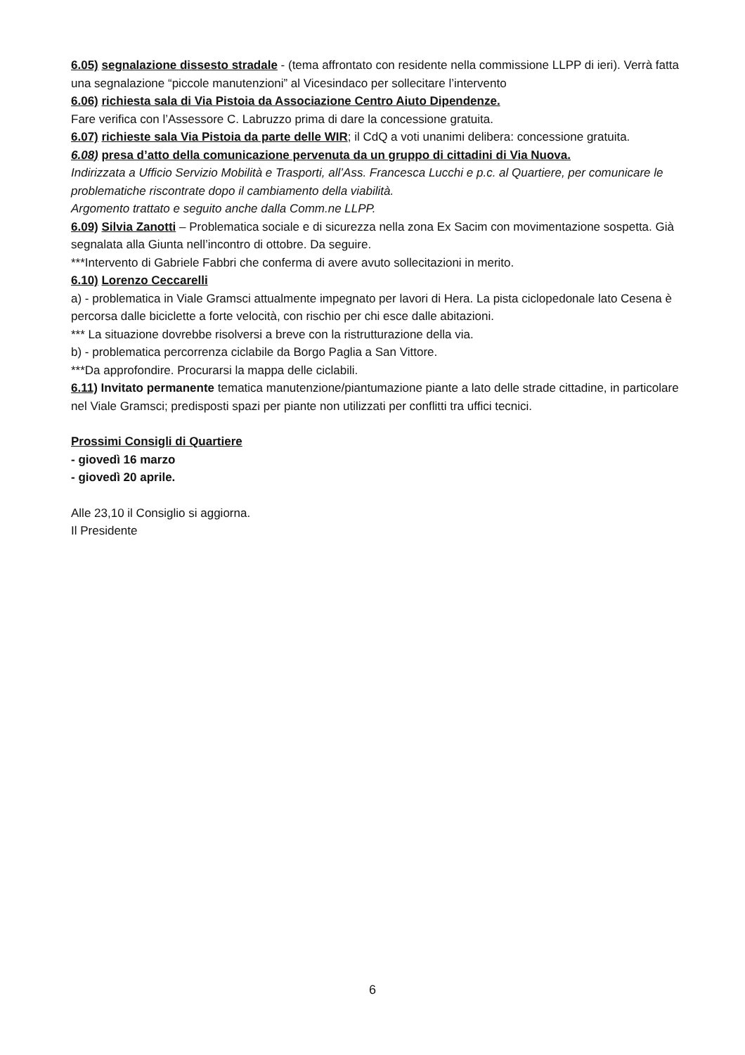6.05) segnalazione dissesto stradale - (tema affrontato con residente nella commissione LLPP di ieri). Verrà fatta una segnalazione “piccole manutenzioni” al Vicesindaco per sollecitare l’intervento
6.06) richiesta sala di Via Pistoia da Associazione Centro Aiuto Dipendenze.
Fare verifica con l’Assessore C. Labruzzo prima di dare la concessione gratuita.
6.07) richieste sala Via Pistoia da parte delle WIR; il CdQ a voti unanimi delibera: concessione gratuita.
6.08) presa d’atto della comunicazione pervenuta da un gruppo di cittadini di Via Nuova.
Indirizzata a Ufficio Servizio Mobilità e Trasporti, all’Ass. Francesca Lucchi e p.c. al Quartiere, per comunicare le problematiche riscontrate dopo il cambiamento della viabilità.
Argomento trattato e seguito anche dalla Comm.ne LLPP.
6.09) Silvia Zanotti – Problematica sociale e di sicurezza nella zona Ex Sacim con movimentazione sospetta. Già segnalata alla Giunta nell’incontro di ottobre. Da seguire.
***Intervento di Gabriele Fabbri che conferma di avere avuto sollecitazioni in merito.
6.10) Lorenzo Ceccarelli
a) - problematica in Viale Gramsci attualmente impegnato per lavori di Hera. La pista ciclopedonale lato Cesena è percorsa dalle biciclette a forte velocità, con rischio per chi esce dalle abitazioni.
*** La situazione dovrebbe risolversi a breve con la ristrutturazione della via.
b) - problematica percorrenza ciclabile da Borgo Paglia a San Vittore.
***Da approfondire. Procurarsi la mappa delle ciclabili.
6.11) Invitato permanente tematica manutenzione/piantumazione piante a lato delle strade cittadine, in particolare nel Viale Gramsci; predisposti spazi per piante non utilizzati per conflitti tra uffici tecnici.
Prossimi Consigli di Quartiere
- giovedì 16 marzo
- giovedì 20 aprile.
Alle 23,10 il Consiglio si aggiorna.
Il Presidente
6